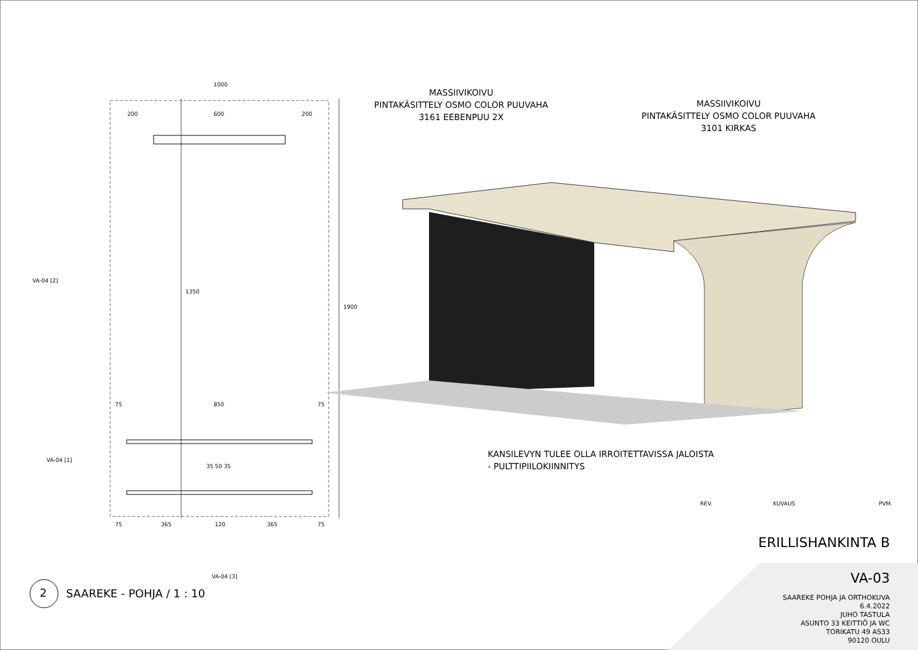1000
200 600 200
1350
1900
75 850 75
35 50 35
75 365 120 365 75
VA-04 [2]
VA-04 [1]
VA-04 [3]
2 SAAREKE - POHJA / 1 : 10
MASSIIVIKOIVU
PINTAKÄSITTELY OSMO COLOR PUUVAHA
3161 EEBENPUU 2X
MASSIIVIKOIVU
PINTAKÄSITTELY OSMO COLOR PUUVAHA
3101 KIRKAS
KANSILEVYN TULEE OLLA IRROITETTAVISSA JALOISTA
- PULTTIPIILOKIINNITYS
REV. KUVAUS PVM.
ERILLISHANKINTA B
VA-03
SAAREKE POHJA JA ORTHOKUVA
6.4.2022
JUHO TASTULA
ASUNTO 33 KEITTIÖ JA WC
TORIKATU 49 AS33
90120 OULU